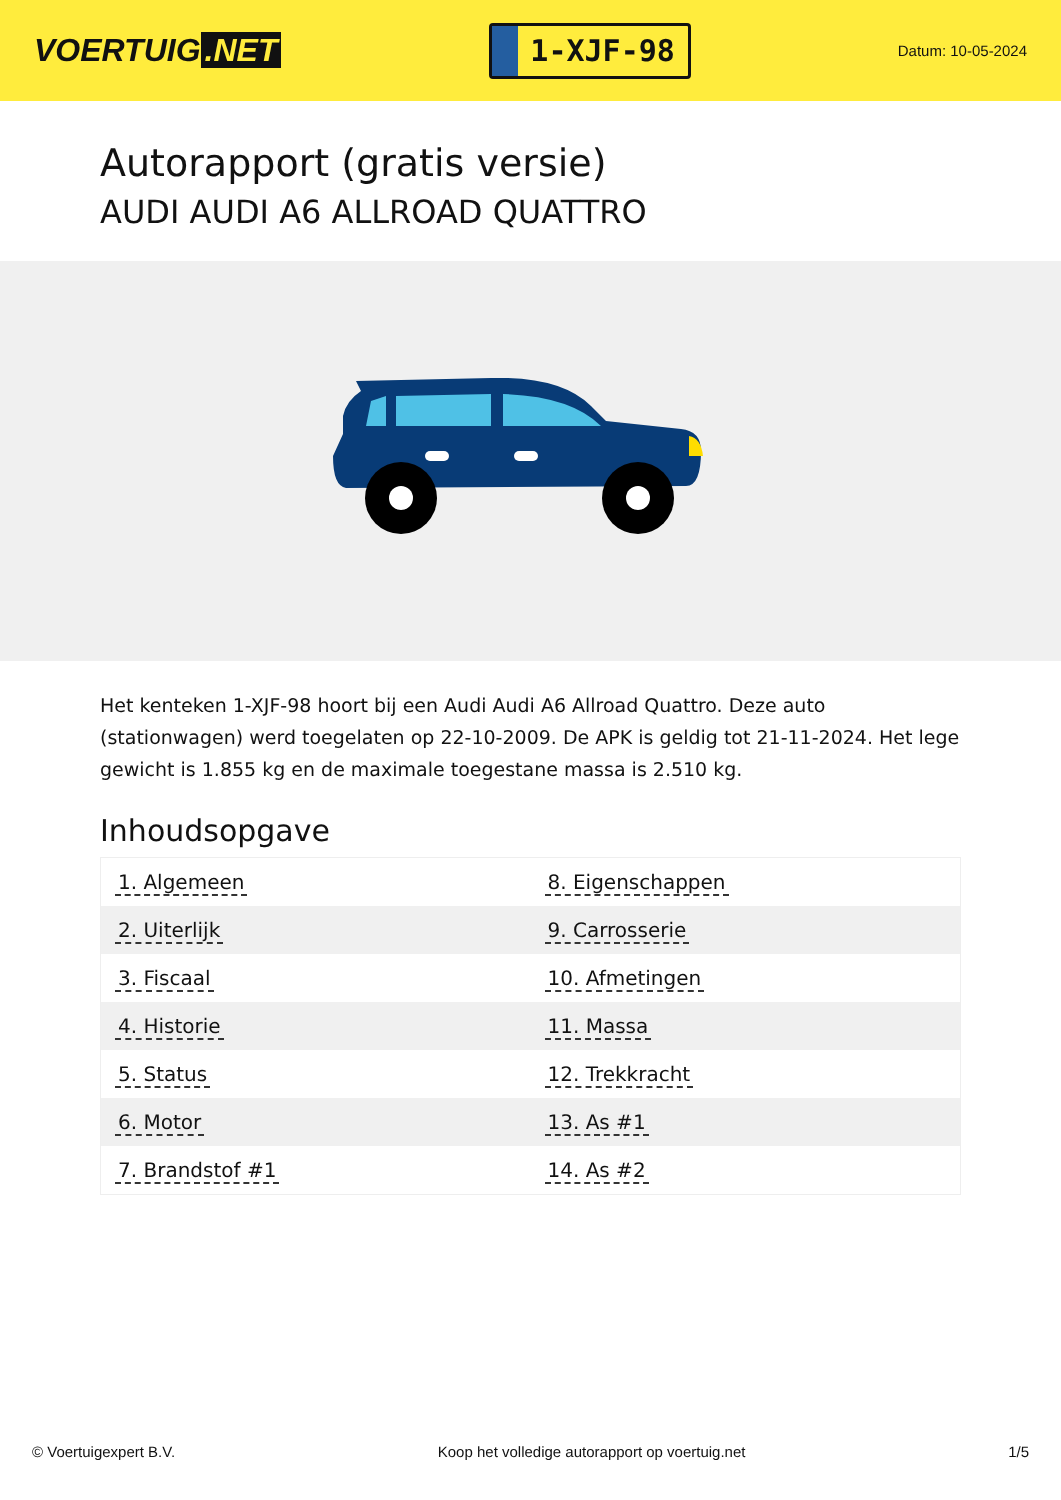VOERTUIG.NET
1-XJF-98
Datum: 10-05-2024
Autorapport (gratis versie)
AUDI AUDI A6 ALLROAD QUATTRO
Het kenteken 1-XJF-98 hoort bij een Audi Audi A6 Allroad Quattro. Deze auto (stationwagen) werd toegelaten op 22-10-2009. De APK is geldig tot 21-11-2024. Het lege gewicht is 1.855 kg en de maximale toegestane massa is 2.510 kg.
Inhoudsopgave
| 1. Algemeen | 8. Eigenschappen |
| 2. Uiterlijk | 9. Carrosserie |
| 3. Fiscaal | 10. Afmetingen |
| 4. Historie | 11. Massa |
| 5. Status | 12. Trekkracht |
| 6. Motor | 13. As #1 |
| 7. Brandstof #1 | 14. As #2 |
© Voertuigexpert B.V. Koop het volledige autorapport op voertuig.net 1/5